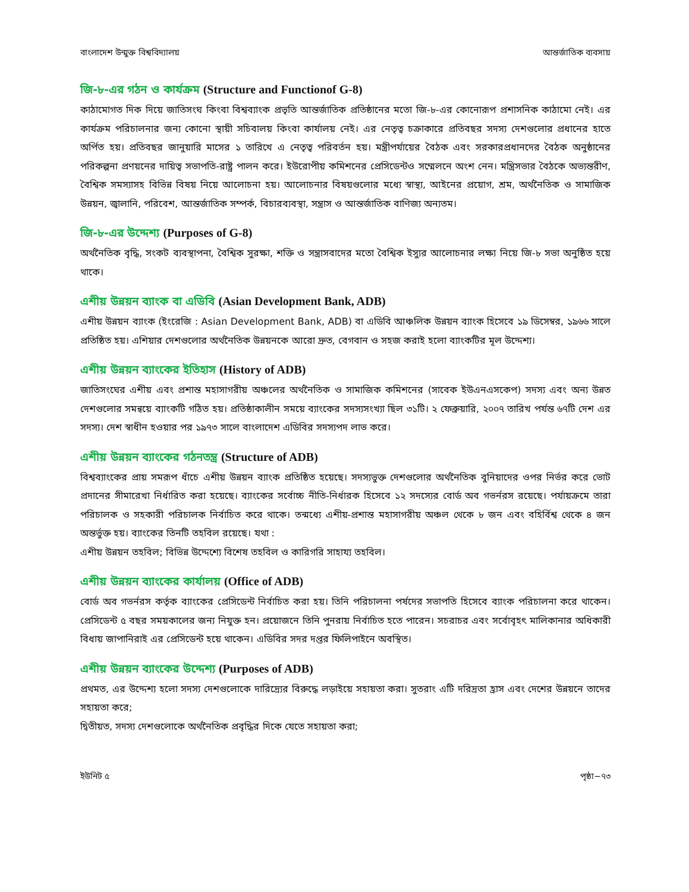বাংলাদেশ উন্মুক্ত বিশ্ববিদ্যালয় আন্তর্জাতিক ব্যবসায়
জি-৮-এর গঠন ও কার্যক্রম (Structure and Functionof G-8)
কাঠামোগত দিক দিয়ে জাতিসংঘ কিংবা বিশ্বব্যাংক প্রভৃতি আন্তর্জাতিক প্রতিষ্ঠানের মতো জি-৮-এর কোনোরূপ প্রশাসনিক কাঠামো নেই। এর কার্যক্রম পরিচালনার জন্য কোনো স্থায়ী সচিবালয় কিংবা কার্যালয় নেই। এর নেতৃত্ব চক্রাকারে প্রতিবছর সদস্য দেশগুলোর প্রধানের হাতে অর্পিত হয়। প্রতিবছর জানুয়ারি মাসের ১ তারিখে এ নেতৃত্ব পরিবর্তন হয়। মন্ত্রীপর্যায়ের বৈঠক এবং সরকারপ্রধানদের বৈঠক অনুষ্ঠানের পরিকল্পনা প্রণয়নের দায়িত্ব সভাপতি-রাষ্ট্র পালন করে। ইউরোপীয় কমিশনের প্রেসিডেন্টও সম্মেলনে অংশ নেন। মন্ত্রিসভার বৈঠকে অভ্যন্তরীণ, বৈশ্বিক সমস্যাসহ বিভিন্ন বিষয় নিয়ে আলোচনা হয়। আলোচনার বিষয়গুলোর মধ্যে স্বাস্থ্য, আইনের প্রয়োগ, শ্রম, অর্থনৈতিক ও সামাজিক উন্নয়ন, জ্বালানি, পরিবেশ, আন্তর্জাতিক সম্পর্ক, বিচারব্যবস্থা, সন্ত্রাস ও আন্তর্জাতিক বাণিজ্য অন্যতম।
জি-৮-এর উদ্দেশ্য (Purposes of G-8)
অর্থনৈতিক বৃদ্ধি, সংকট ব্যবস্থাপনা, বৈশ্বিক সুরক্ষা, শক্তি ও সন্ত্রাসবাদের মতো বৈশ্বিক ইস্যুর আলোচনার লক্ষ্য নিয়ে জি-৮ সভা অনুষ্ঠিত হয়ে থাকে।
এশীয় উন্নয়ন ব্যাংক বা এডিবি (Asian Development Bank, ADB)
এশীয় উন্নয়ন ব্যাংক (ইংরেজি : Asian Development Bank, ADB) বা এডিবি আঞ্চলিক উন্নয়ন ব্যাংক হিসেবে ১৯ ডিসেম্বর, ১৯৬৬ সালে প্রতিষ্ঠিত হয়। এশিয়ার দেশগুলোর অর্থনৈতিক উন্নয়নকে আরো দ্রুত, বেগবান ও সহজ করাই হলো ব্যাংকটির মূল উদ্দেশ্য।
এশীয় উন্নয়ন ব্যাংকের ইতিহাস (History of ADB)
জাতিসংঘের এশীয় এবং প্রশান্ত মহাসাগরীয় অঞ্চলের অর্থনৈতিক ও সামাজিক কমিশনের (সাবেক ইউএনএসকেপ) সদস্য এবং অন্য উন্নত দেশগুলোর সমন্বয়ে ব্যাংকটি গঠিত হয়। প্রতিষ্ঠাকালীন সময়ে ব্যাংকের সদস্যসংখ্যা ছিল ৩১টি। ২ ফেব্রুয়ারি, ২০০৭ তারিখ পর্যন্ত ৬৭টি দেশ এর সদস্য। দেশ স্বাধীন হওয়ার পর ১৯৭৩ সালে বাংলাদেশ এডিবির সদস্যপদ লাভ করে।
এশীয় উন্নয়ন ব্যাংকের গঠনতন্ত্র (Structure of ADB)
বিশ্বব্যাংকের প্রায় সমরূপ ধাঁচে এশীয় উন্নয়ন ব্যাংক প্রতিষ্ঠিত হয়েছে। সদস্যভুক্ত দেশগুলোর অর্থনৈতিক বুনিয়াদের ওপর নির্ভর করে ভোট প্রদানের সীমারেখা নির্ধারিত করা হয়েছে। ব্যাংকের সর্বোচ্চ নীতি-নির্ধারক হিসেবে ১২ সদস্যের বোর্ড অব গভর্নরস রয়েছে। পর্যায়ক্রমে তারা পরিচালক ও সহকারী পরিচালক নির্বাচিত করে থাকে। তন্মধ্যে এশীয়-প্রশান্ত মহাসাগরীয় অঞ্চল থেকে ৮ জন এবং বহির্বিশ্ব থেকে ৪ জন অন্তর্ভুক্ত হয়। ব্যাংকের তিনটি তহবিল রয়েছে। যথা :
এশীয় উন্নয়ন তহবিল; বিভিন্ন উদ্দেশ্যে বিশেষ তহবিল ও কারিগরি সাহায্য তহবিল।
এশীয় উন্নয়ন ব্যাংকের কার্যালয় (Office of ADB)
বোর্ড অব গভর্নরস কর্তৃক ব্যাংকের প্রেসিডেন্ট নির্বাচিত করা হয়। তিনি পরিচালনা পর্ষদের সভাপতি হিসেবে ব্যাংক পরিচালনা করে থাকেন। প্রেসিডেন্ট ৫ বছর সময়কালের জন্য নিযুক্ত হন। প্রয়োজনে তিনি পুনরায় নির্বাচিত হতে পারেন। সচরাচর এবং সর্বোবৃহৎ মালিকানার অধিকারী বিধায় জাপানিরাই এর প্রেসিডেন্ট হয়ে থাকেন। এডিবির সদর দপ্তর ফিলিপাইনে অবস্থিত।
এশীয় উন্নয়ন ব্যাংকের উদ্দেশ্য (Purposes of ADB)
প্রথমত, এর উদ্দেশ্য হলো সদস্য দেশগুলোকে দারিদ্র্যের বিরুদ্ধে লড়াইয়ে সহায়তা করা। সুতরাং এটি দরিদ্রতা হ্রাস এবং দেশের উন্নয়নে তাদের সহায়তা করে;
দ্বিতীয়ত, সদস্য দেশগুলোকে অর্থনৈতিক প্রবৃদ্ধির দিকে যেতে সহায়তা করা;
ইউনিট ৫ পৃষ্ঠা−৭৩